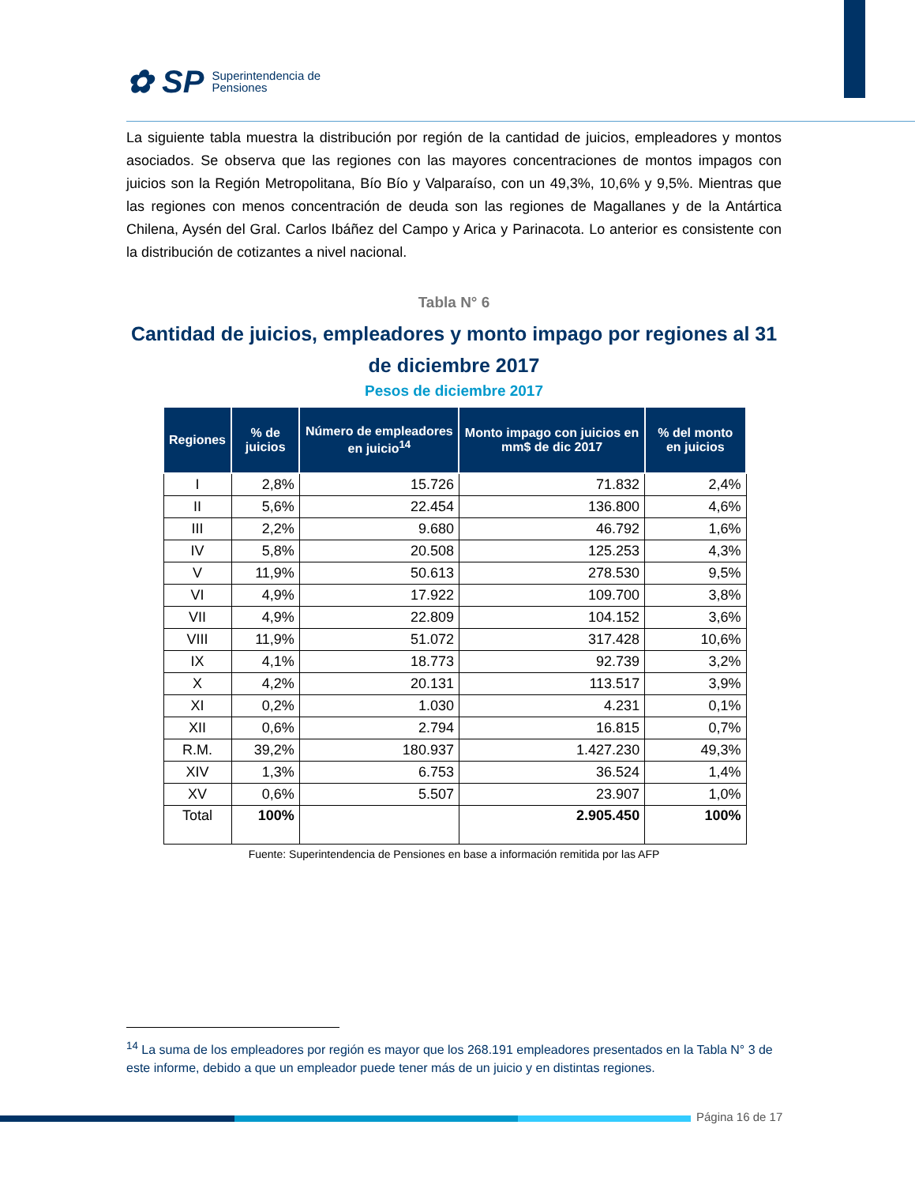✿ SP Superintendencia de
Pensiones
La siguiente tabla muestra la distribución por región de la cantidad de juicios, empleadores y montos asociados. Se observa que las regiones con las mayores concentraciones de montos impagos con juicios son la Región Metropolitana, Bío Bío y Valparaíso, con un 49,3%, 10,6% y 9,5%. Mientras que las regiones con menos concentración de deuda son las regiones de Magallanes y de la Antártica Chilena, Aysén del Gral. Carlos Ibáñez del Campo y Arica y Parinacota. Lo anterior es consistente con la distribución de cotizantes a nivel nacional.
Tabla N° 6
Cantidad de juicios, empleadores y monto impago por regiones al 31 de diciembre 2017
Pesos de diciembre 2017
| Regiones | % de juicios | Número de empleadores en juicio<sup>14</sup> | Monto impago con juicios en mm$ de dic 2017 | % del monto en juicios |
| --- | --- | --- | --- | --- |
| I | 2,8% | 15.726 | 71.832 | 2,4% |
| II | 5,6% | 22.454 | 136.800 | 4,6% |
| III | 2,2% | 9.680 | 46.792 | 1,6% |
| IV | 5,8% | 20.508 | 125.253 | 4,3% |
| V | 11,9% | 50.613 | 278.530 | 9,5% |
| VI | 4,9% | 17.922 | 109.700 | 3,8% |
| VII | 4,9% | 22.809 | 104.152 | 3,6% |
| VIII | 11,9% | 51.072 | 317.428 | 10,6% |
| IX | 4,1% | 18.773 | 92.739 | 3,2% |
| X | 4,2% | 20.131 | 113.517 | 3,9% |
| XI | 0,2% | 1.030 | 4.231 | 0,1% |
| XII | 0,6% | 2.794 | 16.815 | 0,7% |
| R.M. | 39,2% | 180.937 | 1.427.230 | 49,3% |
| XIV | 1,3% | 6.753 | 36.524 | 1,4% |
| XV | 0,6% | 5.507 | 23.907 | 1,0% |
| Total | 100% | | 2.905.450 | 100% |
Fuente: Superintendencia de Pensiones en base a información remitida por las AFP
<sup>14</sup> La suma de los empleadores por región es mayor que los 268.191 empleadores presentados en la Tabla N° 3 de este informe, debido a que un empleador puede tener más de un juicio y en distintas regiones.
Página 16 de 17